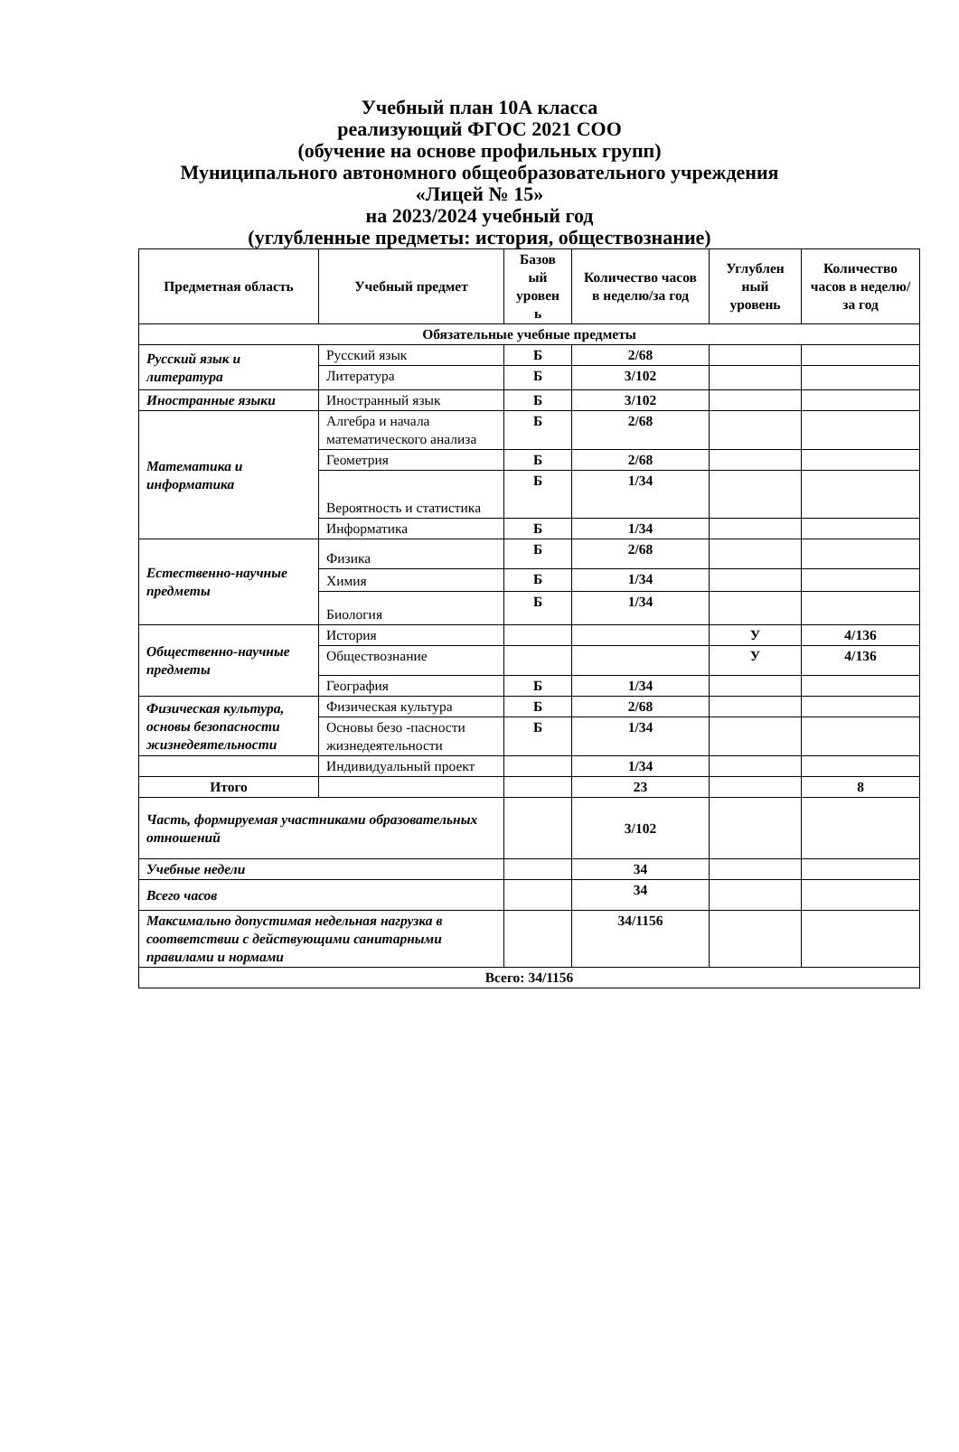Учебный план 10А класса
реализующий ФГОС 2021 СОО
(обучение на основе профильных групп)
Муниципального автономного общеобразовательного учреждения
«Лицей № 15»
на 2023/2024 учебный год
(углубленные предметы: история, обществознание)
| Предметная область | Учебный предмет | Базов ый уровен ь | Количество часов в неделю/за год | Углублен ный уровень | Количество часов в неделю/за год |
| --- | --- | --- | --- | --- | --- |
| Обязательные учебные предметы | | | | | |
| Русский язык и литература | Русский язык | Б | 2/68 | | |
| | Литература | Б | 3/102 | | |
| Иностранные языки | Иностранный язык | Б | 3/102 | | |
| Математика и информатика | Алгебра и начала математического анализа | Б | 2/68 | | |
| | Геометрия | Б | 2/68 | | |
| | Вероятность и статистика | Б | 1/34 | | |
| | Информатика | Б | 1/34 | | |
| Естественно-научные предметы | Физика | Б | 2/68 | | |
| | Химия | Б | 1/34 | | |
| | Биология | Б | 1/34 | | |
| Общественно-научные предметы | История | | | У | 4/136 |
| | Обществознание | | | У | 4/136 |
| | География | Б | 1/34 | | |
| Физическая культура, основы безопасности жизнедеятельности | Физическая культура | Б | 2/68 | | |
| | Основы безо -пасности жизнедеятельности | Б | 1/34 | | |
| | Индивидуальный проект | | 1/34 | | |
| Итого | | | 23 | | 8 |
| Часть, формируемая участниками образовательных отношений | | | 3/102 | | |
| Учебные недели | | | 34 | | |
| Всего часов | | | 34 | | |
| Максимально допустимая недельная нагрузка в соответствии с действующими санитарными правилами и нормами | | | 34/1156 | | |
| Всего: 34/1156 | | | | | |